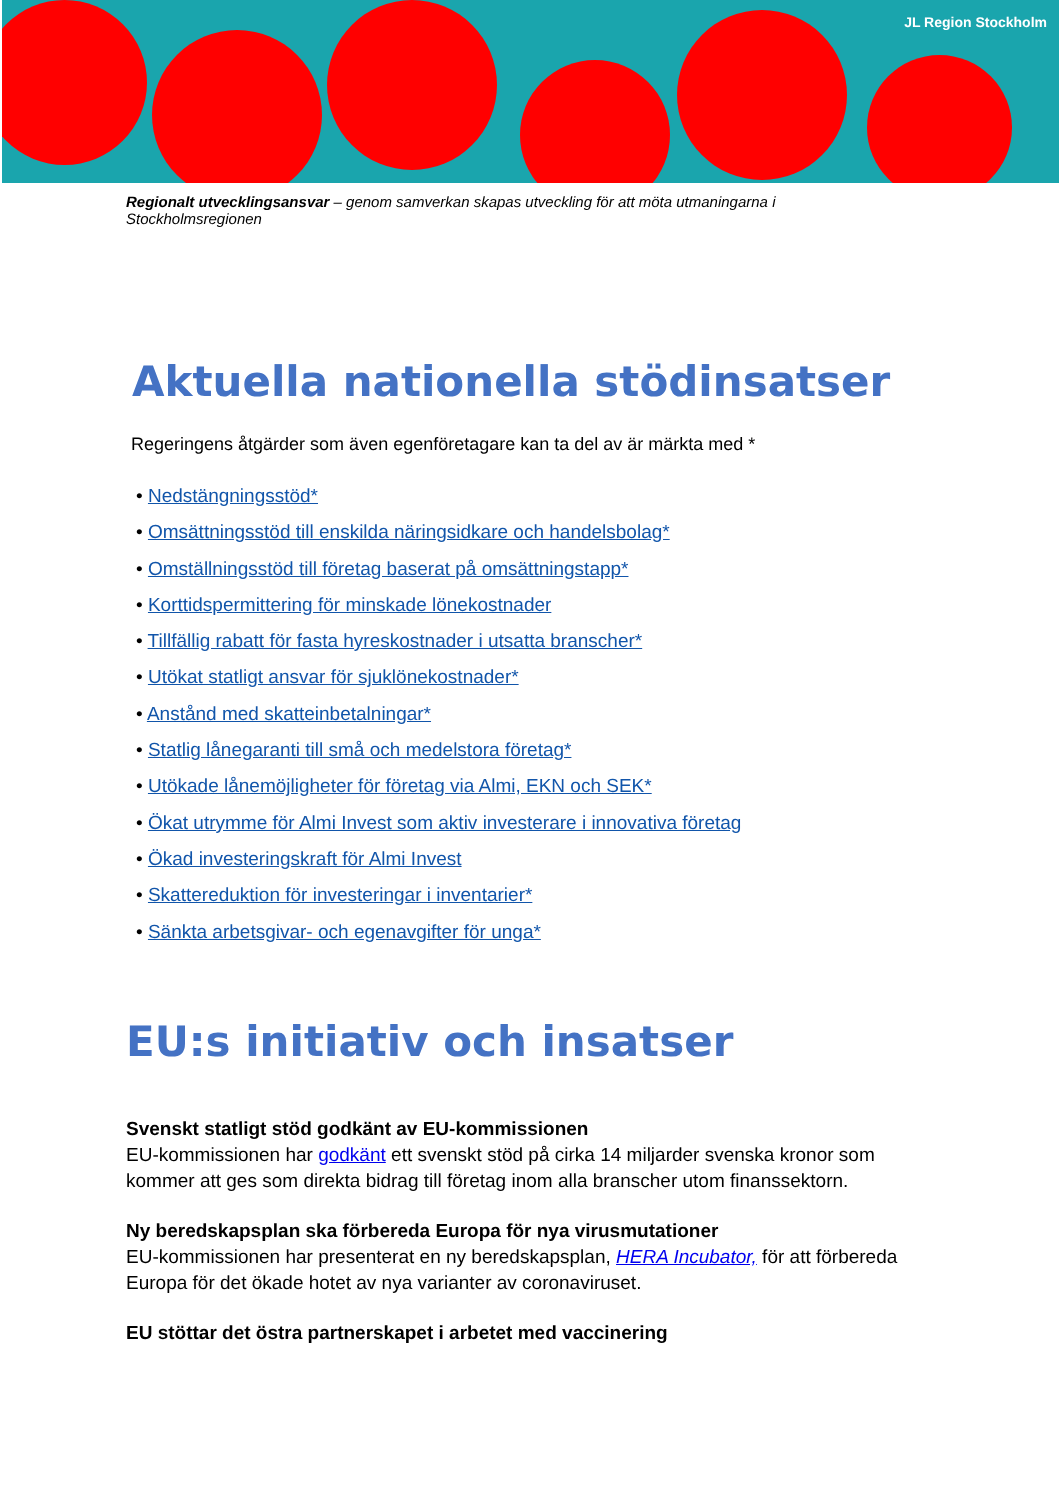JL Region Stockholm
Regionalt utvecklingsansvar – genom samverkan skapas utveckling för att möta utmaningarna i Stockholmsregionen
Aktuella nationella stödinsatser
Regeringens åtgärder som även egenföretagare kan ta del av är märkta med *
• Nedstängningsstöd*
• Omsättningsstöd till enskilda näringsidkare och handelsbolag*
• Omställningsstöd till företag baserat på omsättningstapp*
• Korttidspermittering för minskade lönekostnader
• Tillfällig rabatt för fasta hyreskostnader i utsatta branscher*
• Utökat statligt ansvar för sjuklönekostnader*
• Anstånd med skatteinbetalningar*
• Statlig lånegaranti till små och medelstora företag*
• Utökade lånemöjligheter för företag via Almi, EKN och SEK*
• Ökat utrymme för Almi Invest som aktiv investerare i innovativa företag
• Ökad investeringskraft för Almi Invest
• Skattereduktion för investeringar i inventarier*
• Sänkta arbetsgivar- och egenavgifter för unga*
EU:s initiativ och insatser
Svenskt statligt stöd godkänt av EU-kommissionen
EU-kommissionen har godkänt ett svenskt stöd på cirka 14 miljarder svenska kronor som kommer att ges som direkta bidrag till företag inom alla branscher utom finanssektorn.
Ny beredskapsplan ska förbereda Europa för nya virusmutationer
EU-kommissionen har presenterat en ny beredskapsplan, HERA Incubator, för att förbereda Europa för det ökade hotet av nya varianter av coronaviruset.
EU stöttar det östra partnerskapet i arbetet med vaccinering